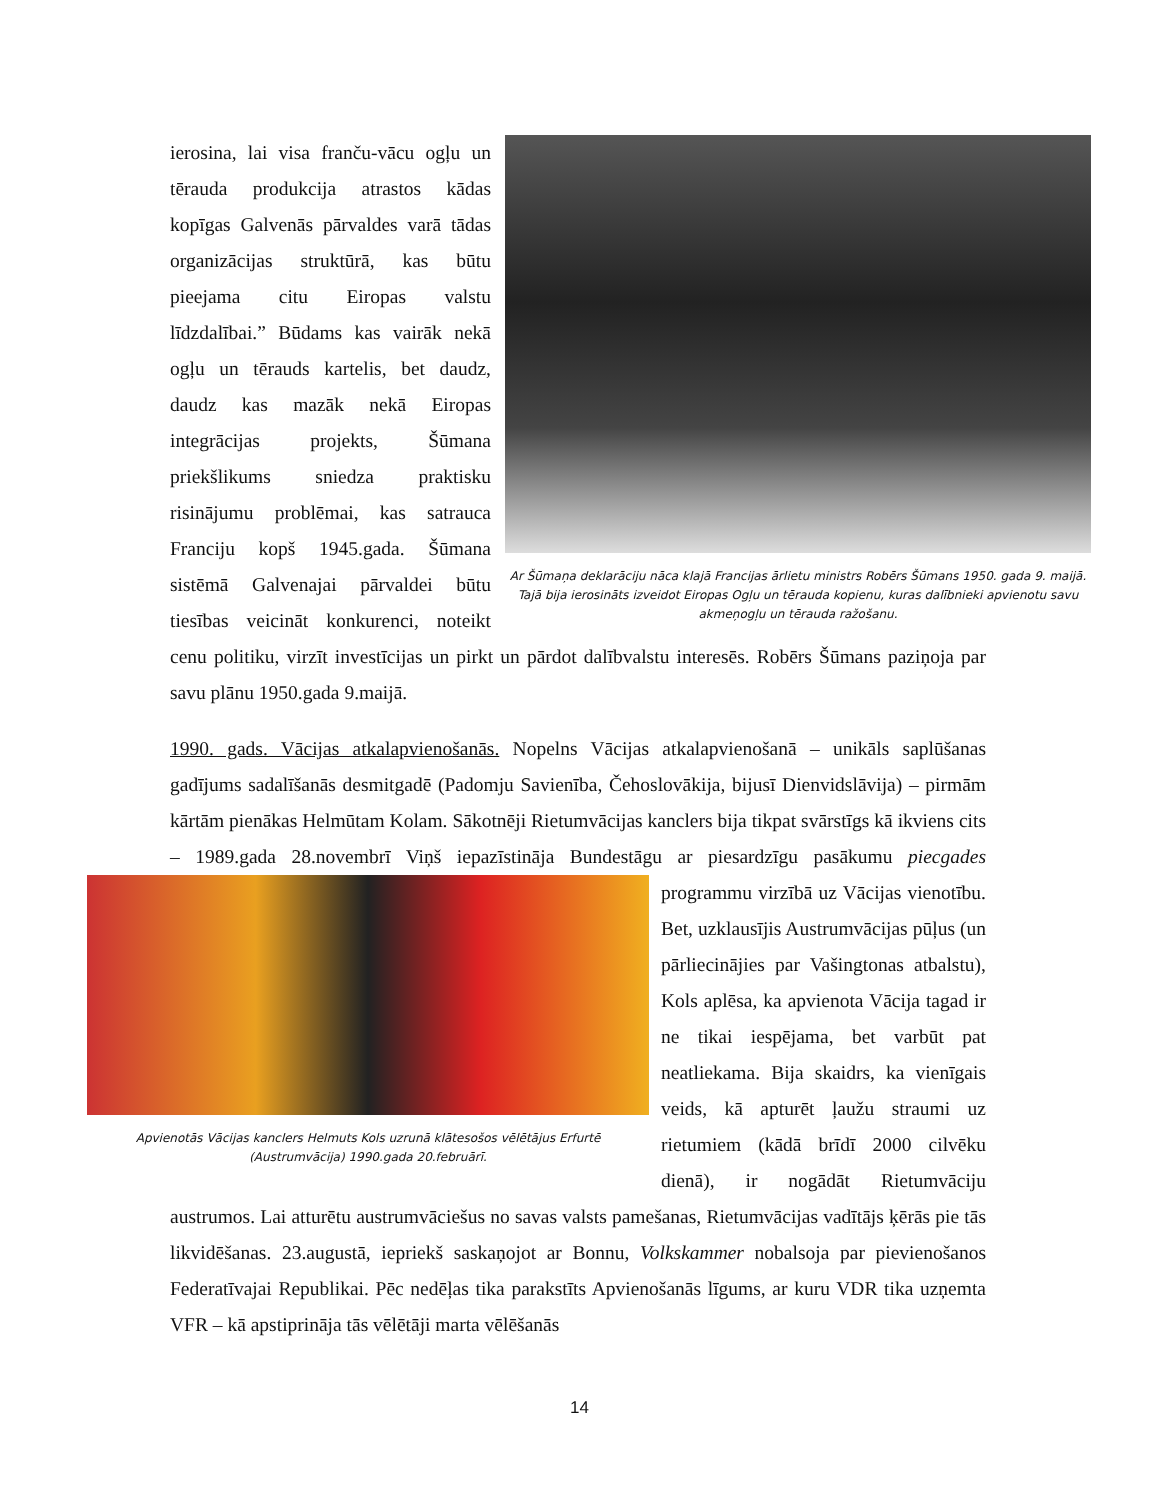Ar Šūmaņa deklarāciju nāca klajā Francijas ārlietu ministrs Robērs Šūmans 1950. gada 9. maijā. Tajā bija ierosināts izveidot Eiropas Ogļu un tērauda kopienu, kuras dalībnieki apvienotu savu akmeņogļu un tērauda ražošanu.
ierosina, lai visa franču-vācu ogļu un tērauda produkcija atrastos kādas kopīgas Galvenās pārvaldes varā tādas organizācijas struktūrā, kas būtu pieejama citu Eiropas valstu līdzdalībai.” Būdams kas vairāk nekā ogļu un tērauds kartelis, bet daudz, daudz kas mazāk nekā Eiropas integrācijas projekts, Šūmana priekšlikums sniedza praktisku risinājumu problēmai, kas satrauca Franciju kopš 1945.gada. Šūmana sistēmā Galvenajai pārvaldei būtu tiesības veicināt konkurenci, noteikt cenu politiku, virzīt investīcijas un pirkt un pārdot dalībvalstu interesēs. Robērs Šūmans paziņoja par savu plānu 1950.gada 9.maijā.
1990. gads. Vācijas atkalapvienošanās. Nopelns Vācijas atkalapvienošanā – unikāls saplūšanas gadījums sadalīšanās desmitgadē (Padomju Savienība, Čehoslovākija, bijusī Dienvidslāvija) – pirmām kārtām pienākas Helmūtam Kolam. Sākotnēji Rietumvācijas kanclers bija tikpat svārstīgs kā ikviens cits – 1989.gada 28.novembrī Viņš iepazīstināja Bundestāgu ar piesardzīgu pasākumu
Apvienotās Vācijas kanclers Helmuts Kols uzrunā klātesošos vēlētājus Erfurtē (Austrumvācija) 1990.gada 20.februārī.
piecgades programmu virzībā uz Vācijas vienotību. Bet, uzklausījis Austrumvācijas pūļus (un pārliecinājies par Vašingtonas atbalstu), Kols aplēsa, ka apvienota Vācija tagad ir ne tikai iespējama, bet varbūt pat neatliekama. Bija skaidrs, ka vienīgais veids, kā apturēt ļaužu straumi uz rietumiem (kādā brīdī 2000 cilvēku dienā), ir nogādāt Rietumvāciju austrumos. Lai atturētu austrumvāciešus no savas valsts pamešanas, Rietumvācijas vadītājs ķērās pie tās likvidēšanas. 23.augustā, iepriekš saskaņojot ar Bonnu, Volkskammer nobalsoja par pievienošanos Federatīvajai Republikai. Pēc nedēļas tika parakstīts Apvienošanās līgums, ar kuru VDR tika uzņemta VFR – kā apstiprināja tās vēlētāji marta vēlēšanās
14